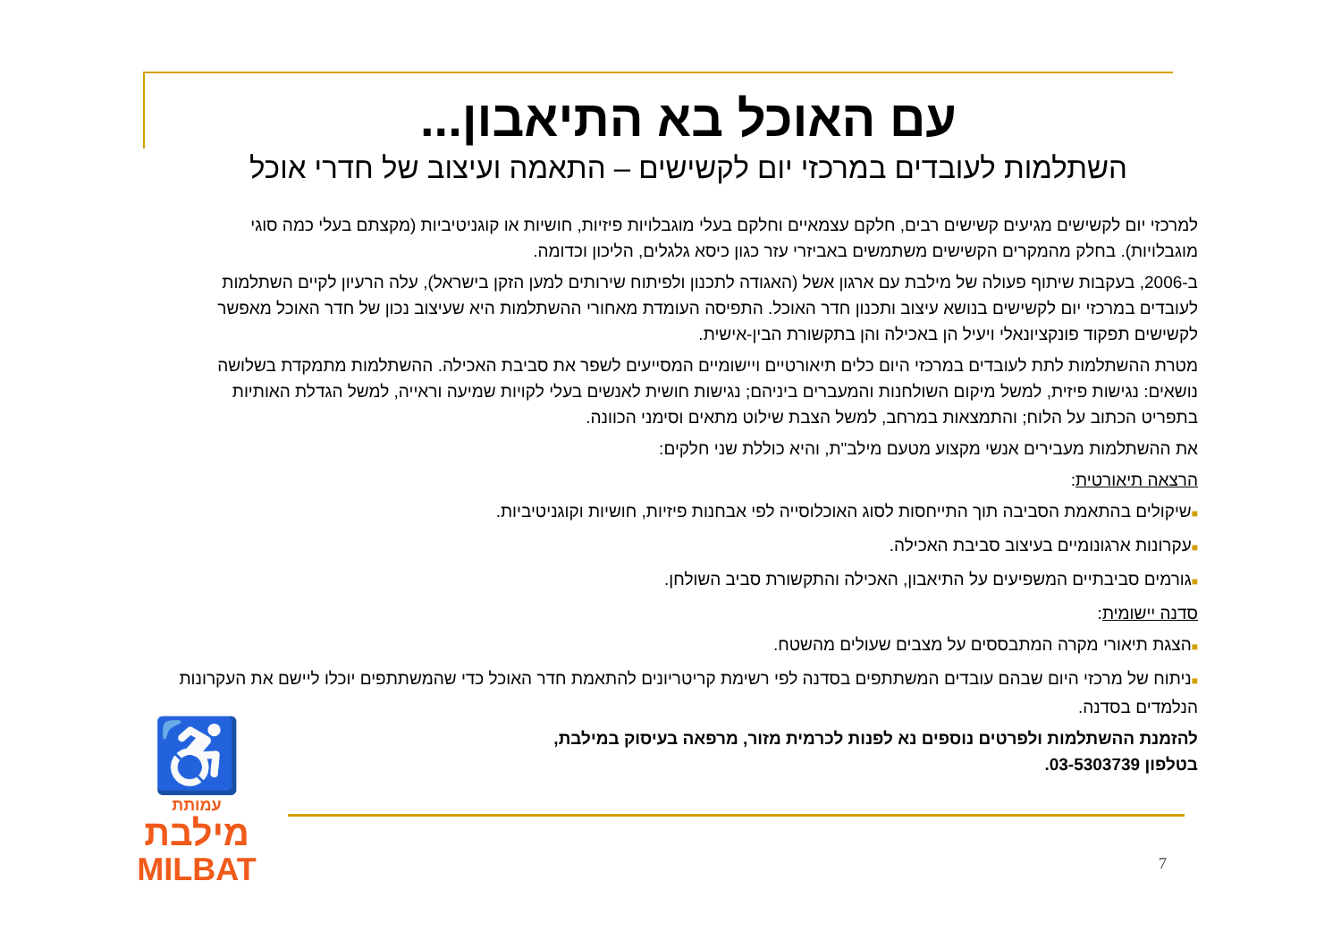עם האוכל בא התיאבון...
השתלמות לעובדים במרכזי יום לקשישים – התאמה ועיצוב של חדרי אוכל
למרכזי יום לקשישים מגיעים קשישים רבים, חלקם עצמאיים וחלקם בעלי מוגבלויות פיזיות, חושיות או קוגניטיביות (מקצתם בעלי כמה סוגי מוגבלויות). בחלק מהמקרים הקשישים משתמשים באביזרי עזר כגון כיסא גלגלים, הליכון וכדומה.
ב-2006, בעקבות שיתוף פעולה של מילבת עם ארגון אשל (האגודה לתכנון ולפיתוח שירותים למען הזקן בישראל), עלה הרעיון לקיים השתלמות לעובדים במרכזי יום לקשישים בנושא עיצוב ותכנון חדר האוכל. התפיסה העומדת מאחורי ההשתלמות היא שעיצוב נכון של חדר האוכל מאפשר לקשישים תפקוד פונקציונאלי ויעיל הן באכילה והן בתקשורת הבין-אישית.
מטרת ההשתלמות לתת לעובדים במרכזי היום כלים תיאורטיים ויישומיים המסייעים לשפר את סביבת האכילה. ההשתלמות מתמקדת בשלושה נושאים: נגישות פיזית, למשל מיקום השולחנות והמעברים ביניהם; נגישות חושית לאנשים בעלי לקויות שמיעה וראייה, למשל הגדלת האותיות בתפריט הכתוב על הלוח; והתמצאות במרחב, למשל הצבת שילוט מתאים וסימני הכוונה.
את ההשתלמות מעבירים אנשי מקצוע מטעם מילב"ת, והיא כוללת שני חלקים:
הרצאה תיאורטית:
■שיקולים בהתאמת הסביבה תוך התייחסות לסוג האוכלוסייה לפי אבחנות פיזיות, חושיות וקוגניטיביות.
■עקרונות ארגונומיים בעיצוב סביבת האכילה.
■גורמים סביבתיים המשפיעים על התיאבון, האכילה והתקשורת סביב השולחן.
סדנה יישומית:
■הצגת תיאורי מקרה המתבססים על מצבים שעולים מהשטח.
■ניתוח של מרכזי היום שבהם עובדים המשתתפים בסדנה לפי רשימת קריטריונים להתאמת חדר האוכל כדי שהמשתתפים יוכלו ליישם את העקרונות הנלמדים בסדנה.
להזמנת ההשתלמות ולפרטים נוספים נא לפנות לכרמית מזור, מרפאה בעיסוק במילבת,
בטלפון 03-5303739.
♿
עמותת
מילבת
MILBAT
7